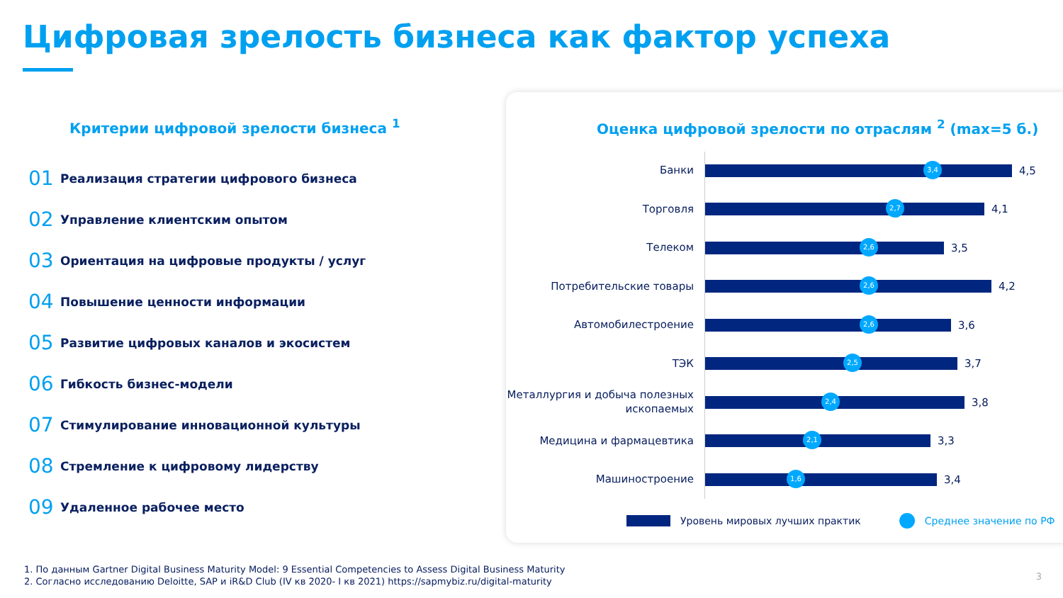Цифровая зрелость бизнеса как фактор успеха
Критерии цифровой зрелости бизнеса <sup>1</sup>
01 Реализация стратегии цифрового бизнеса
02 Управление клиентским опытом
03 Ориентация на цифровые продукты / услуг
04 Повышение ценности информации
05 Развитие цифровых каналов и экосистем
06 Гибкость бизнес-модели
07 Стимулирование инновационной культуры
08 Стремление к цифровому лидерству
09 Удаленное рабочее место
Оценка цифровой зрелости по отраслям <sup>2</sup> (max=5 б.)
Банки
3,4
4,5
Торговля
2,7
4,1
Телеком
2,6
3,5
Потребительские товары
2,6
4,2
Автомобилестроение
2,6
3,6
ТЭК
2,5
3,7
Металлургия и добыча полезных ископаемых
2,4
3,8
Медицина и фармацевтика
2,1
3,3
Машиностроение
1,6
3,4
Уровень мировых лучших практик Среднее значение по РФ
1. По данным Gartner Digital Business Maturity Model: 9 Essential Competencies to Assess Digital Business Maturity
2. Согласно исследованию Deloitte, SAP и iR&D Club (IV кв 2020- I кв 2021) https://sapmybiz.ru/digital-maturity
3